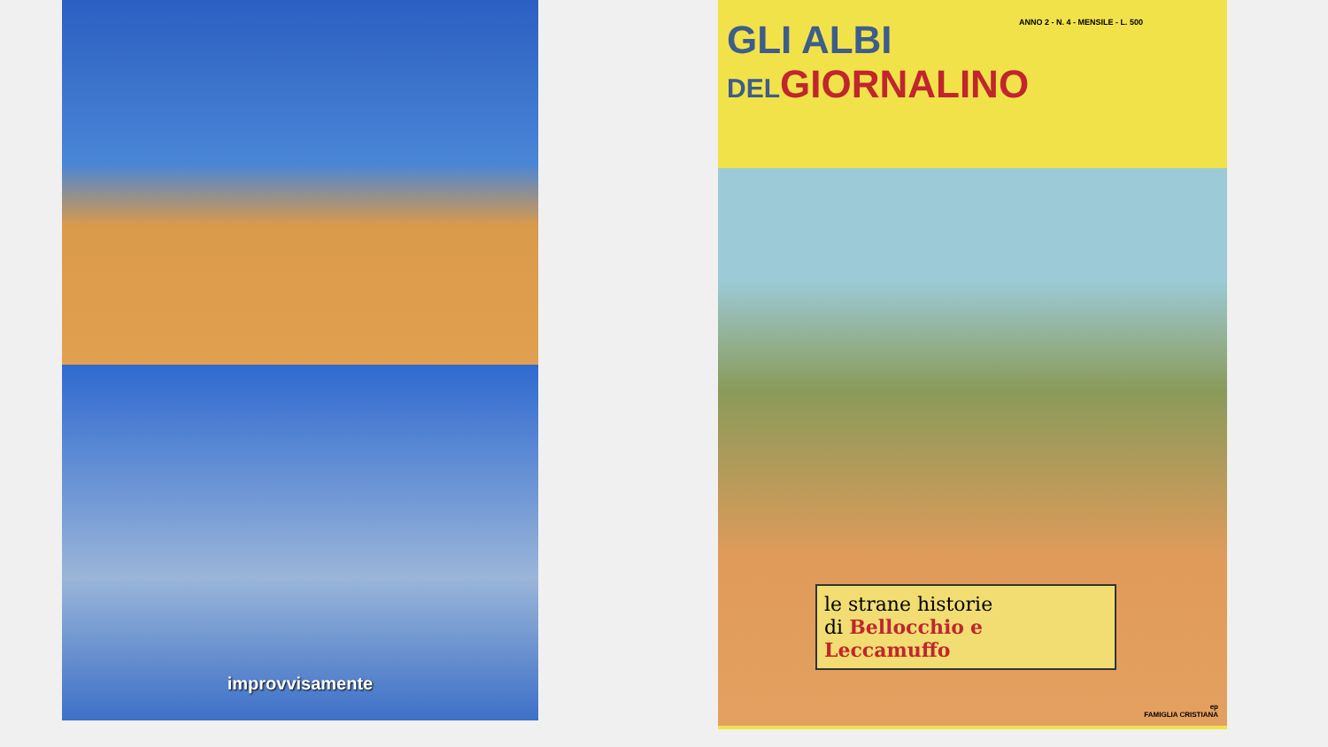improvvisamente
ANNO 2 - N. 4 - MENSILE - L. 500
GLI ALBI
DELGIORNALINO
le strane historie
di Bellocchio e
Leccamuffo
ep
FAMIGLIA CRISTIANA